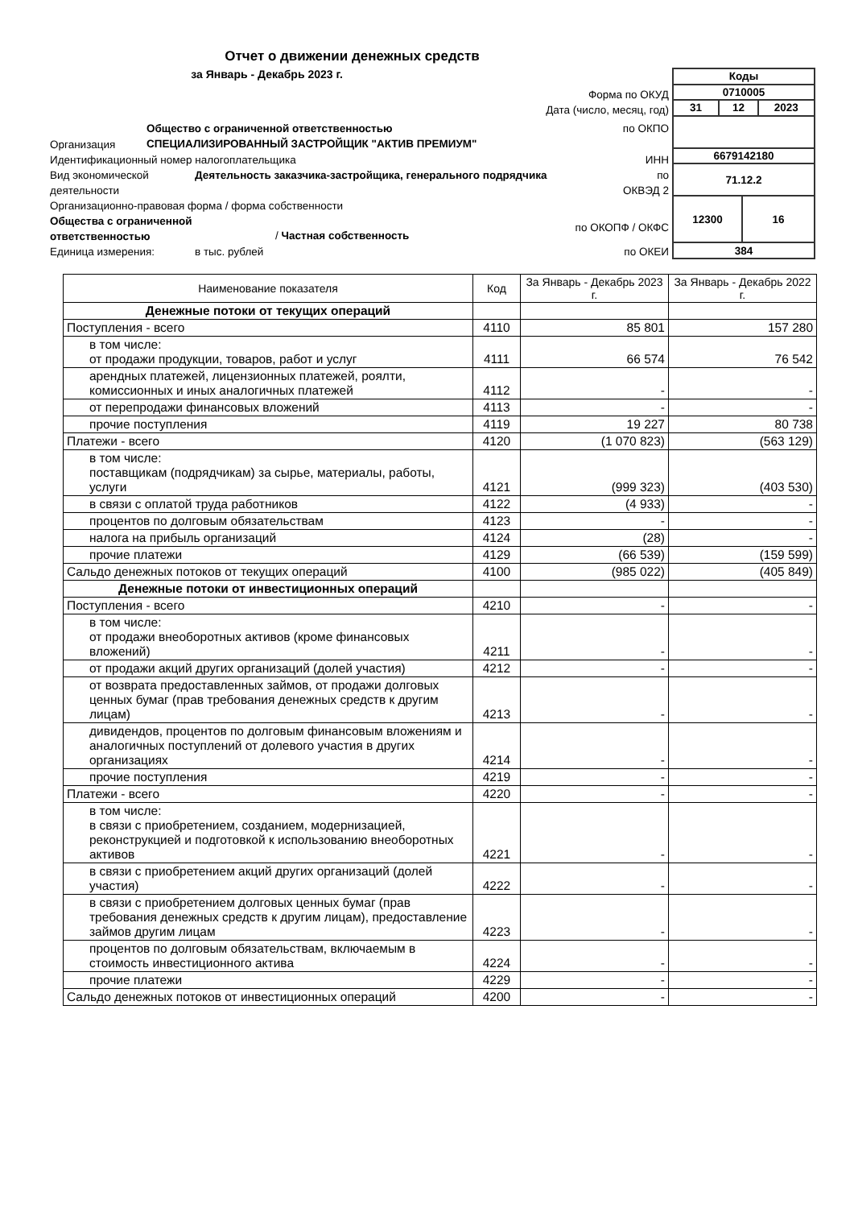Отчет о движении денежных средств
за Январь - Декабрь 2023 г.
Форма по ОКУД
Дата (число, месяц, год)
Организация Общество с ограниченной ответственностью
СПЕЦИАЛИЗИРОВАННЫЙ ЗАСТРОЙЩИК "АКТИВ ПРЕМИУМ" по ОКПО
Идентификационный номер налогоплательщика ИНН
Вид экономической деятельности Деятельность заказчика-застройщика, генерального подрядчика по
ОКВЭД 2
Организационно-правовая форма / форма собственности
Общества с ограниченной ответственностью / Частная собственность по ОКОПФ / ОКФС
Единица измерения: в тыс. рублей по ОКЕИ
| Коды | | | |
| 0710005 | | | |
| 31 | 12 | | 2023 |
| 6679142180 | | | |
| 71.12.2 | | | |
| 12300 | | 16 | |
| 384 | | | |
| Наименование показателя | Код | За Январь - Декабрь 2023 г. | За Январь - Декабрь 2022 г. |
| --- | --- | --- | --- |
| Денежные потоки от текущих операций | | | |
| Поступления - всего | 4110 | 85 801 | 157 280 |
| в том числе: от продажи продукции, товаров, работ и услуг | 4111 | 66 574 | 76 542 |
| арендных платежей, лицензионных платежей, роялти, комиссионных и иных аналогичных платежей | 4112 | - | - |
| от перепродажи финансовых вложений | 4113 | - | - |
| прочие поступления | 4119 | 19 227 | 80 738 |
| Платежи - всего | 4120 | (1 070 823) | (563 129) |
| в том числе: поставщикам (подрядчикам) за сырье, материалы, работы, услуги | 4121 | (999 323) | (403 530) |
| в связи с оплатой труда работников | 4122 | (4 933) | - |
| процентов по долговым обязательствам | 4123 | - | - |
| налога на прибыль организаций | 4124 | (28) | - |
| прочие платежи | 4129 | (66 539) | (159 599) |
| Сальдо денежных потоков от текущих операций | 4100 | (985 022) | (405 849) |
| Денежные потоки от инвестиционных операций | | | |
| Поступления - всего | 4210 | - | - |
| в том числе: от продажи внеоборотных активов (кроме финансовых вложений) | 4211 | - | - |
| от продажи акций других организаций (долей участия) | 4212 | - | - |
| от возврата предоставленных займов, от продажи долговых ценных бумаг (прав требования денежных средств к другим лицам) | 4213 | - | - |
| дивидендов, процентов по долговым финансовым вложениям и аналогичных поступлений от долевого участия в других организациях | 4214 | - | - |
| прочие поступления | 4219 | - | - |
| Платежи - всего | 4220 | - | - |
| в том числе: в связи с приобретением, созданием, модернизацией, реконструкцией и подготовкой к использованию внеоборотных активов | 4221 | - | - |
| в связи с приобретением акций других организаций (долей участия) | 4222 | - | - |
| в связи с приобретением долговых ценных бумаг (прав требования денежных средств к другим лицам), предоставление займов другим лицам | 4223 | - | - |
| процентов по долговым обязательствам, включаемым в стоимость инвестиционного актива | 4224 | - | - |
| прочие платежи | 4229 | - | - |
| Сальдо денежных потоков от инвестиционных операций | 4200 | - | - |